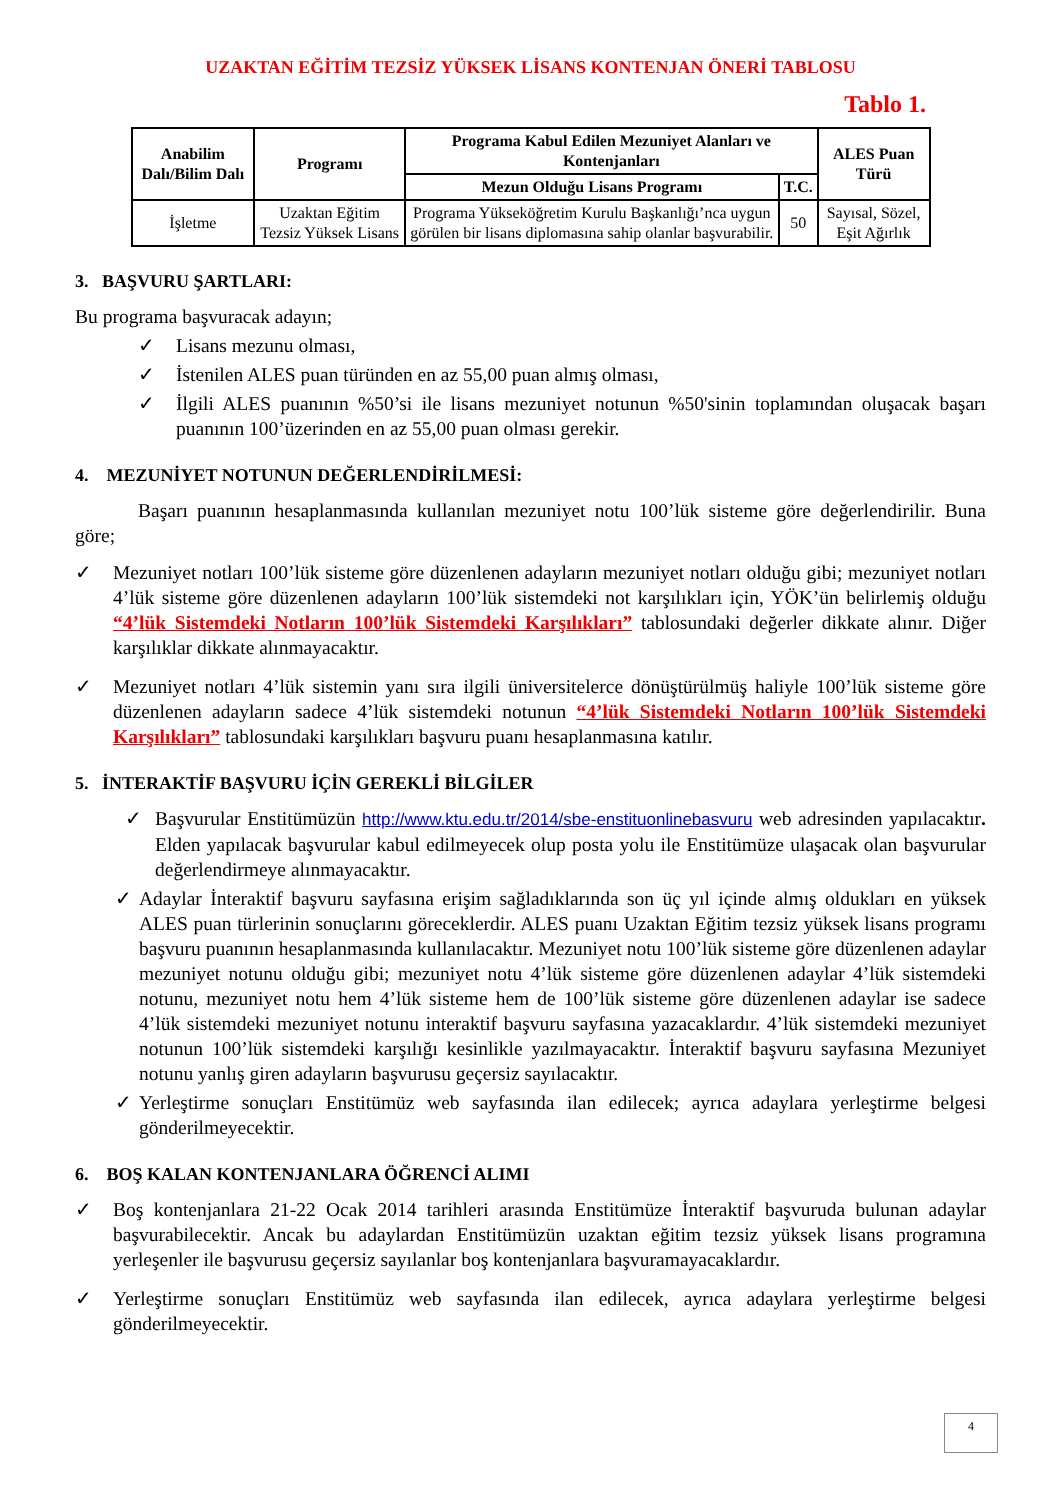UZAKTAN EĞİTİM TEZSİZ YÜKSEK LİSANS KONTENJAN ÖNERİ TABLOSU
Tablo 1.
| Anabilim Dalı/Bilim Dalı | Programı | Programa Kabul Edilen Mezuniyet Alanları ve Kontenjanları | | ALES Puan Türü |
| --- | --- | --- | --- | --- |
| | | Mezun Olduğu Lisans Programı | T.C. | |
| İşletme | Uzaktan Eğitim Tezsiz Yüksek Lisans | Programa Yükseköğretim Kurulu Başkanlığı’nca uygun görülen bir lisans diplomasına sahip olanlar başvurabilir. | 50 | Sayısal, Sözel, Eşit Ağırlık |
3. BAŞVURU ŞARTLARI:
Bu programa başvuracak adayın;
✓ Lisans mezunu olması,
✓ İstenilen ALES puan türünden en az 55,00 puan almış olması,
✓ İlgili ALES puanının %50’si ile lisans mezuniyet notunun %50'sinin toplamından oluşacak başarı puanının 100’üzerinden en az 55,00 puan olması gerekir.
4. MEZUNİYET NOTUNUN DEĞERLENDİRİLMESİ:
Başarı puanının hesaplanmasında kullanılan mezuniyet notu 100’lük sisteme göre değerlendirilir. Buna göre;
✓ Mezuniyet notları 100’lük sisteme göre düzenlenen adayların mezuniyet notları olduğu gibi; mezuniyet notları 4’lük sisteme göre düzenlenen adayların 100’lük sistemdeki not karşılıkları için, YÖK’ün belirlemiş olduğu “4’lük Sistemdeki Notların 100’lük Sistemdeki Karşılıkları” tablosundaki değerler dikkate alınır. Diğer karşılıklar dikkate alınmayacaktır.
✓ Mezuniyet notları 4’lük sistemin yanı sıra ilgili üniversitelerce dönüştürülmüş haliyle 100’lük sisteme göre düzenlenen adayların sadece 4’lük sistemdeki notunun “4’lük Sistemdeki Notların 100’lük Sistemdeki Karşılıkları” tablosundaki karşılıkları başvuru puanı hesaplanmasına katılır.
5. İNTERAKTİF BAŞVURU İÇİN GEREKLİ BİLGİLER
✓ Başvurular Enstitümüzün http://www.ktu.edu.tr/2014/sbe-enstituonlinebasvuru web adresinden yapılacaktır. Elden yapılacak başvurular kabul edilmeyecek olup posta yolu ile Enstitümüze ulaşacak olan başvurular değerlendirmeye alınmayacaktır.
✓ Adaylar İnteraktif başvuru sayfasına erişim sağladıklarında son üç yıl içinde almış oldukları en yüksek ALES puan türlerinin sonuçlarını göreceklerdir. ALES puanı Uzaktan Eğitim tezsiz yüksek lisans programı başvuru puanının hesaplanmasında kullanılacaktır. Mezuniyet notu 100’lük sisteme göre düzenlenen adaylar mezuniyet notunu olduğu gibi; mezuniyet notu 4’lük sisteme göre düzenlenen adaylar 4’lük sistemdeki notunu, mezuniyet notu hem 4’lük sisteme hem de 100’lük sisteme göre düzenlenen adaylar ise sadece 4’lük sistemdeki mezuniyet notunu interaktif başvuru sayfasına yazacaklardır. 4’lük sistemdeki mezuniyet notunun 100’lük sistemdeki karşılığı kesinlikle yazılmayacaktır. İnteraktif başvuru sayfasına Mezuniyet notunu yanlış giren adayların başvurusu geçersiz sayılacaktır.
✓ Yerleştirme sonuçları Enstitümüz web sayfasında ilan edilecek; ayrıca adaylara yerleştirme belgesi gönderilmeyecektir.
6. BOŞ KALAN KONTENJANLARA ÖĞRENCİ ALIMI
✓ Boş kontenjanlara 21-22 Ocak 2014 tarihleri arasında Enstitümüze İnteraktif başvuruda bulunan adaylar başvurabilecektir. Ancak bu adaylardan Enstitümüzün uzaktan eğitim tezsiz yüksek lisans programına yerleşenler ile başvurusu geçersiz sayılanlar boş kontenjanlara başvuramayacaklardır.
✓ Yerleştirme sonuçları Enstitümüz web sayfasında ilan edilecek, ayrıca adaylara yerleştirme belgesi gönderilmeyecektir.
4